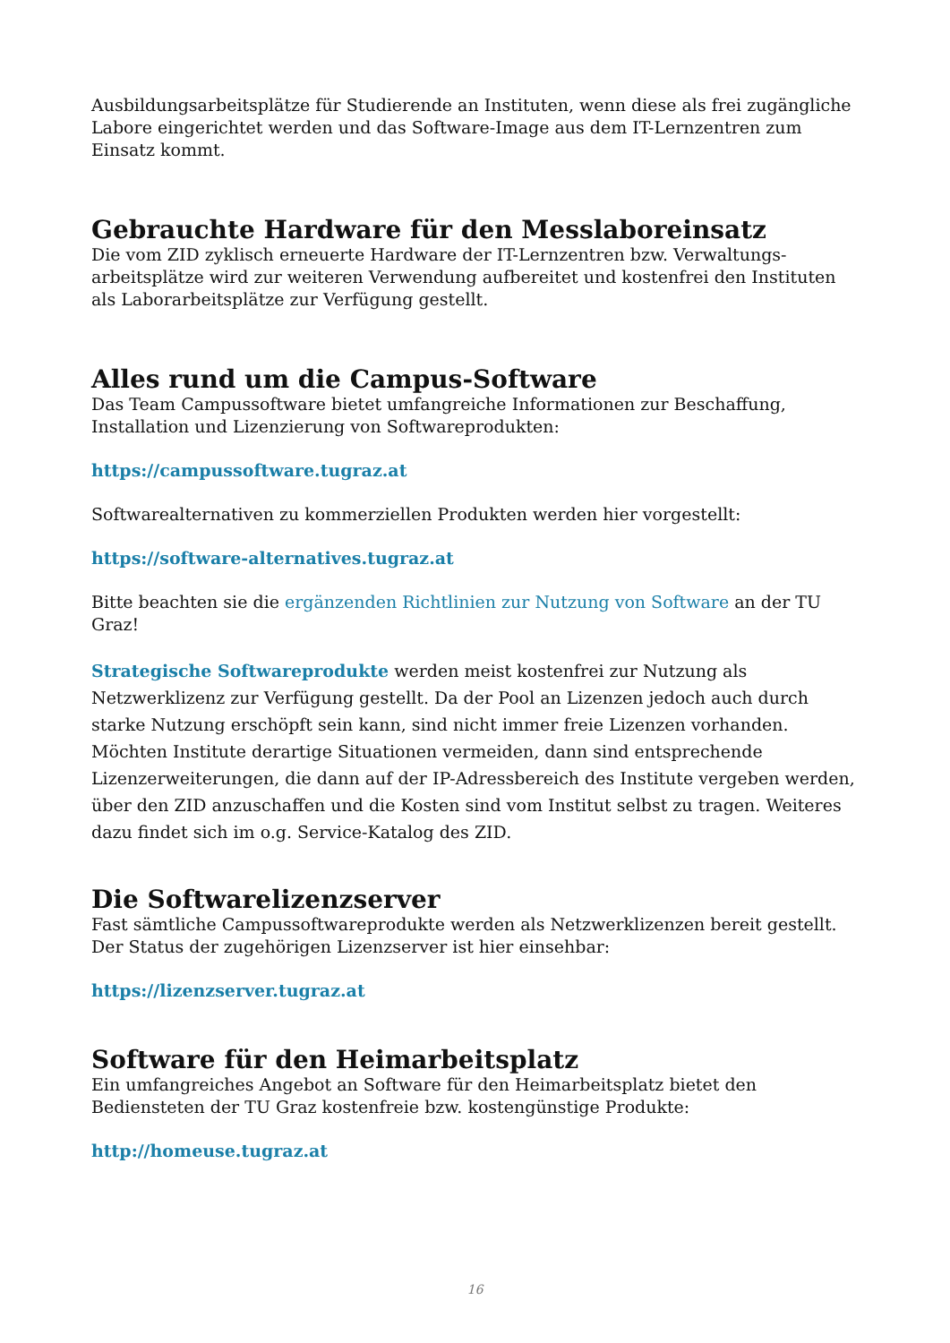Ausbildungsarbeitsplätze für Studierende an Instituten, wenn diese als frei zugängliche Labore eingerichtet werden und das Software-Image aus dem IT-Lernzentren zum Einsatz kommt.
Gebrauchte Hardware für den Messlaboreinsatz
Die vom ZID zyklisch erneuerte Hardware der IT-Lernzentren bzw. Verwaltungs-arbeitsplätze wird zur weiteren Verwendung aufbereitet und kostenfrei den Instituten als Laborarbeitsplätze zur Verfügung gestellt.
Alles rund um die Campus-Software
Das Team Campussoftware bietet umfangreiche Informationen zur Beschaffung, Installation und Lizenzierung von Softwareprodukten:
https://campussoftware.tugraz.at
Softwarealternativen zu kommerziellen Produkten werden hier vorgestellt:
https://software-alternatives.tugraz.at
Bitte beachten sie die ergänzenden Richtlinien zur Nutzung von Software an der TU Graz!
Strategische Softwareprodukte werden meist kostenfrei zur Nutzung als Netzwerklizenz zur Verfügung gestellt. Da der Pool an Lizenzen jedoch auch durch starke Nutzung erschöpft sein kann, sind nicht immer freie Lizenzen vorhanden. Möchten Institute derartige Situationen vermeiden, dann sind entsprechende Lizenzerweiterungen, die dann auf der IP-Adressbereich des Institute vergeben werden, über den ZID anzuschaffen und die Kosten sind vom Institut selbst zu tragen. Weiteres dazu findet sich im o.g. Service-Katalog des ZID.
Die Softwarelizenzserver
Fast sämtliche Campussoftwareprodukte werden als Netzwerklizenzen bereit gestellt. Der Status der zugehörigen Lizenzserver ist hier einsehbar:
https://lizenzserver.tugraz.at
Software für den Heimarbeitsplatz
Ein umfangreiches Angebot an Software für den Heimarbeitsplatz bietet den Bediensteten der TU Graz kostenfreie bzw. kostengünstige Produkte:
http://homeuse.tugraz.at
16